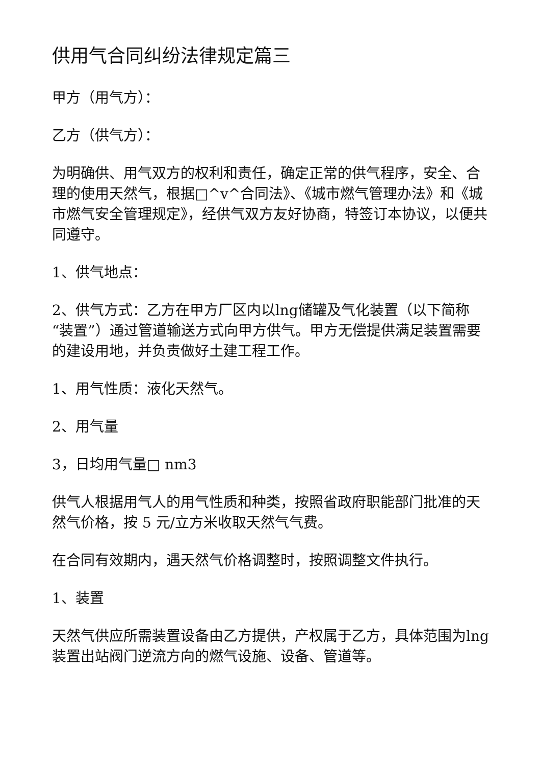供用气合同纠纷法律规定篇三
甲方（用气方）：
乙方（供气方）：
为明确供、用气双方的权利和责任，确定正常的供气程序，安全、合理的使用天然气，根据□^v^合同法》、《城市燃气管理办法》和《城市燃气安全管理规定》，经供气双方友好协商，特签订本协议，以便共同遵守。
1、供气地点：
2、供气方式：乙方在甲方厂区内以lng储罐及气化装置（以下简称“装置”）通过管道输送方式向甲方供气。甲方无偿提供满足装置需要的建设用地，并负责做好土建工程工作。
1、用气性质：液化天然气。
2、用气量
3，日均用气量□ nm3
供气人根据用气人的用气性质和种类，按照省政府职能部门批准的天然气价格，按 5 元/立方米收取天然气气费。
在合同有效期内，遇天然气价格调整时，按照调整文件执行。
1、装置
天然气供应所需装置设备由乙方提供，产权属于乙方，具体范围为lng装置出站阀门逆流方向的燃气设施、设备、管道等。